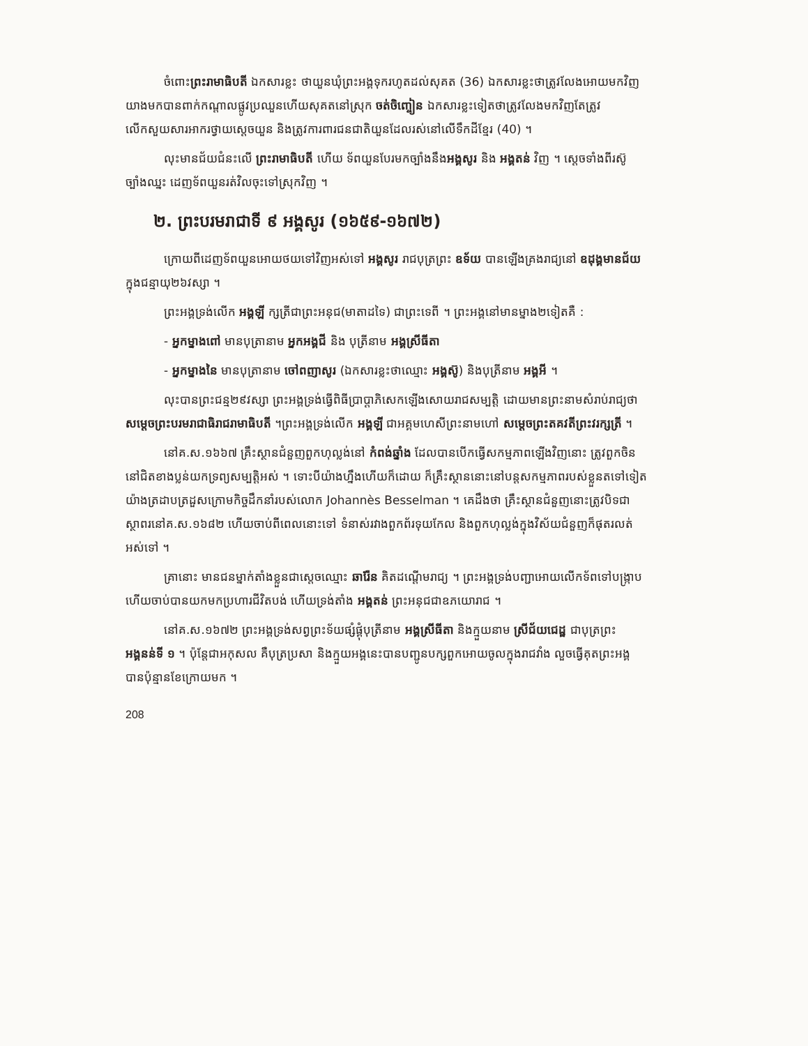ចំពោះព្រះរាមាធិបតី ឯកសារខ្លះ ថាយួនឃុំព្រះអង្គទុករហូតដល់សុគត (36) ឯកសារខ្លះថាត្រូវលែងអោយមកវិញ យាងមកបានពាក់កណ្តាលផ្លូវប្រឈួនហើយសុគតនៅស្រុក ចត់ចិញ្ចៀន ឯកសារខ្លះទៀតថាត្រូវលែងមកវិញតែត្រូវលើកសួយសារអាករថ្វាយស្តេចយួន និងត្រូវការពារជនជាតិយួនដែលរស់នៅលើទឹកដីខ្មែរ (40) ។
លុះមានជ័យជំនះលើ ព្រះរាមាធិបតី ហើយ ទ័ពយួនបែរមកច្បាំងនឹងអង្គសូរ និង អង្គតន់ វិញ ។ ស្តេចទាំងពីរស៊ូច្បាំងឈ្នះ ដេញទ័ពយួនរត់វិលចុះទៅស្រុកវិញ ។
២. ព្រះបរមរាជាទី ៩ អង្គសូរ (១៦៥៩-១៦៧២)
ក្រោយពីដេញទ័ពយួនអោយថយទៅវិញអស់ទៅ អង្គសូរ រាជបុត្រព្រះ ឧទ័យ បានឡើងគ្រងរាជ្យនៅ ឧដុង្គមានជ័យ ក្នុងជន្មាយុ២៦វស្សា ។
ព្រះអង្គទ្រង់លើក អង្គឡី ក្សត្រីជាព្រះអនុជ(មាតាដទៃ) ជាព្រះទេពី ។ ព្រះអង្គនៅមានម្នាង២ទៀតគឺ :
- អ្នកម្នាងពៅ មានបុត្រានាម អ្នកអង្គជី និង បុត្រីនាម អង្គស្រីធីតា
- អ្នកម្នាងនៃ មានបុត្រានាម ចៅពញាសូរ (ឯកសារខ្លះថាឈ្មោះ អង្គស៊ូ) និងបុត្រីនាម អង្គអី ។
លុះបានព្រះជន្ម២៩វស្សា ព្រះអង្គទ្រង់ធ្វើពិធីប្រាប្តាភិសេកឡើងសោយរាជសម្បត្តិ ដោយមានព្រះនាមសំរាប់រាជ្យថា សម្តេចព្រះបរមរាជាធិរាជរាមាធិបតី ។ព្រះអង្គទ្រង់លើក អង្គឡី ជាអគ្គមហេសីព្រះនាមហៅ សម្តេចព្រះតគវតីព្រះវរក្សត្រី ។
នៅគ.ស.១៦៦៧ គ្រឹះស្ថានជំនួញពួកហុល្លង់នៅ កំពង់ឆ្នាំង ដែលបានបើកធ្វើសកម្មភាពឡើងវិញនោះ ត្រូវពួកចិននៅជិតខាងប្លន់យកទ្រព្យសម្បត្តិអស់ ។ ទោះបីយ៉ាងហ្នឹងហើយក៏ដោយ ក៏គ្រឹះស្ថាននោះនៅបន្តសកម្មភាពរបស់ខ្លួនតទៅទៀតយ៉ាងត្រដាបត្រដួសក្រោមកិច្ចដឹកនាំរបស់លោក Johannès Besselman ។ គេដឹងថា គ្រឹះស្ថានជំនួញនោះត្រូវបិទជាស្ថាពរនៅគ.ស.១៦៨២ ហើយចាប់ពីពេលនោះទៅ ទំនាស់រវាងពួកព័រទុយកែល និងពួកហុល្លង់ក្នុងវិស័យជំនួញក៏ផុតរលត់អស់ទៅ ។
គ្រានោះ មានជនម្នាក់តាំងខ្លួនជាស្តេចឈ្មោះ ឆារ៉ែន គិតដណ្តើមរាជ្យ ។ ព្រះអង្គទ្រង់បញ្ជាអោយលើកទ័ពទៅបង្ក្រាប ហើយចាប់បានយកមកប្រហារជីវិតបង់ ហើយទ្រង់តាំង អង្គតន់ ព្រះអនុជជាឧភយោរាជ ។
នៅគ.ស.១៦៧២ ព្រះអង្គទ្រង់សព្វព្រះទ័យផ្សំផ្គុំបុត្រីនាម អង្គស្រីធីតា និងក្មួយនាម ស្រីជ័យជេដ្ឋ ជាបុត្រព្រះអង្គនន់ទី ១ ។ ប៉ុន្តែជាអកុសល គឺបុត្រប្រសា និងក្មួយអង្គនេះបានបញ្ជូនបក្សពួកអោយចូលក្នុងរាជវាំង លួចធ្វើគុតព្រះអង្គបានប៉ុន្មានខែក្រោយមក ។
208